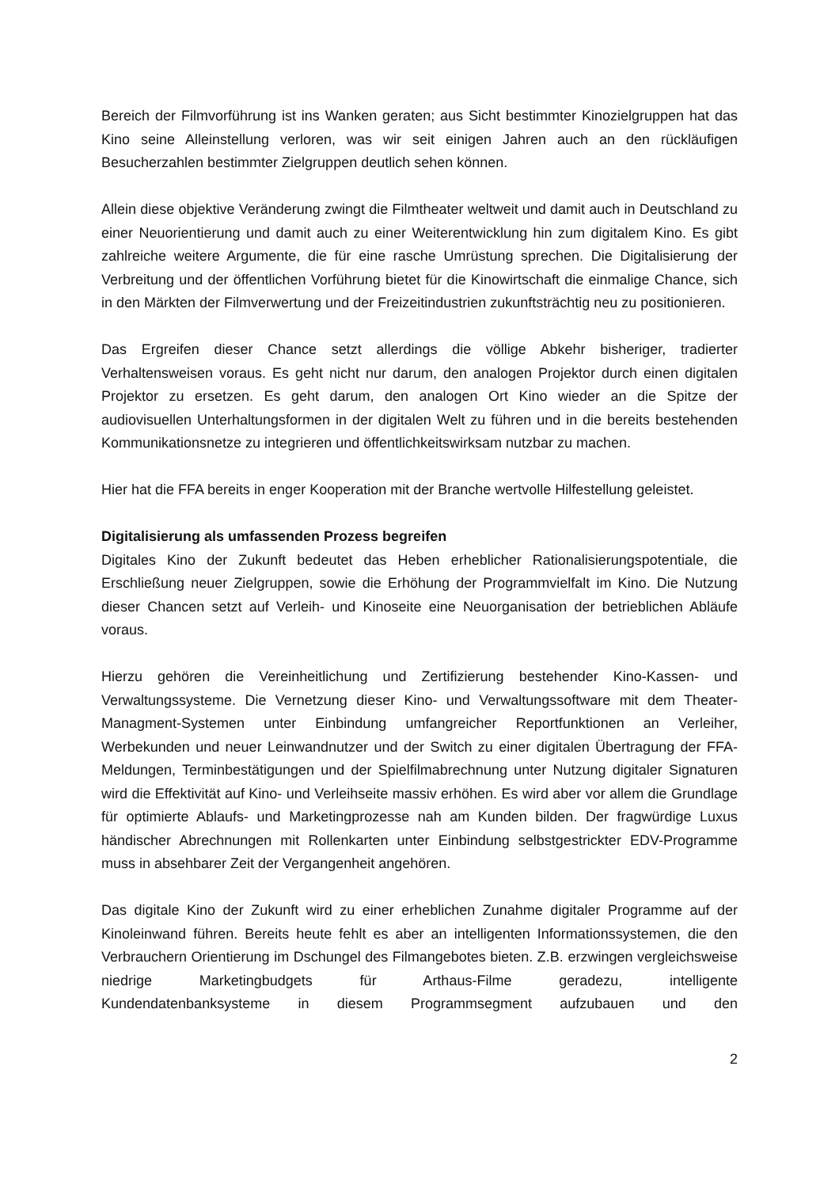Bereich der Filmvorführung ist ins Wanken geraten; aus Sicht bestimmter Kinozielgruppen hat das Kino seine Alleinstellung verloren, was wir seit einigen Jahren auch an den rückläufigen Besucherzahlen bestimmter Zielgruppen deutlich sehen können.
Allein diese objektive Veränderung zwingt die Filmtheater weltweit und damit auch in Deutschland zu einer Neuorientierung und damit auch zu einer Weiterentwicklung hin zum digitalem Kino. Es gibt zahlreiche weitere Argumente, die für eine rasche Umrüstung sprechen. Die Digitalisierung der Verbreitung und der öffentlichen Vorführung bietet für die Kinowirtschaft die einmalige Chance, sich in den Märkten der Filmverwertung und der Freizeitindustrien zukunftsträchtig neu zu positionieren.
Das Ergreifen dieser Chance setzt allerdings die völlige Abkehr bisheriger, tradierter Verhaltensweisen voraus. Es geht nicht nur darum, den analogen Projektor durch einen digitalen Projektor zu ersetzen. Es geht darum, den analogen Ort Kino wieder an die Spitze der audiovisuellen Unterhaltungsformen in der digitalen Welt zu führen und in die bereits bestehenden Kommunikationsnetze zu integrieren und öffentlichkeitswirksam nutzbar zu machen.
Hier hat die FFA bereits in enger Kooperation mit der Branche wertvolle Hilfestellung geleistet.
Digitalisierung als umfassenden Prozess begreifen
Digitales Kino der Zukunft bedeutet das Heben erheblicher Rationalisierungspotentiale, die Erschließung neuer Zielgruppen, sowie die Erhöhung der Programmvielfalt im Kino. Die Nutzung dieser Chancen setzt auf Verleih- und Kinoseite eine Neuorganisation der betrieblichen Abläufe voraus.
Hierzu gehören die Vereinheitlichung und Zertifizierung bestehender Kino-Kassen- und Verwaltungssysteme. Die Vernetzung dieser Kino- und Verwaltungssoftware mit dem Theater-Managment-Systemen unter Einbindung umfangreicher Reportfunktionen an Verleiher, Werbekunden und neuer Leinwandnutzer und der Switch zu einer digitalen Übertragung der FFA-Meldungen, Terminbestätigungen und der Spielfilmabrechnung unter Nutzung digitaler Signaturen wird die Effektivität auf Kino- und Verleihseite massiv erhöhen. Es wird aber vor allem die Grundlage für optimierte Ablaufs- und Marketingprozesse nah am Kunden bilden. Der fragwürdige Luxus händischer Abrechnungen mit Rollenkarten unter Einbindung selbstgestrickter EDV-Programme muss in absehbarer Zeit der Vergangenheit angehören.
Das digitale Kino der Zukunft wird zu einer erheblichen Zunahme digitaler Programme auf der Kinoleinwand führen. Bereits heute fehlt es aber an intelligenten Informationssystemen, die den Verbrauchern Orientierung im Dschungel des Filmangebotes bieten. Z.B. erzwingen vergleichsweise niedrige Marketingbudgets für Arthaus-Filme geradezu, intelligente Kundendatenbanksysteme in diesem Programmsegment aufzubauen und den
2